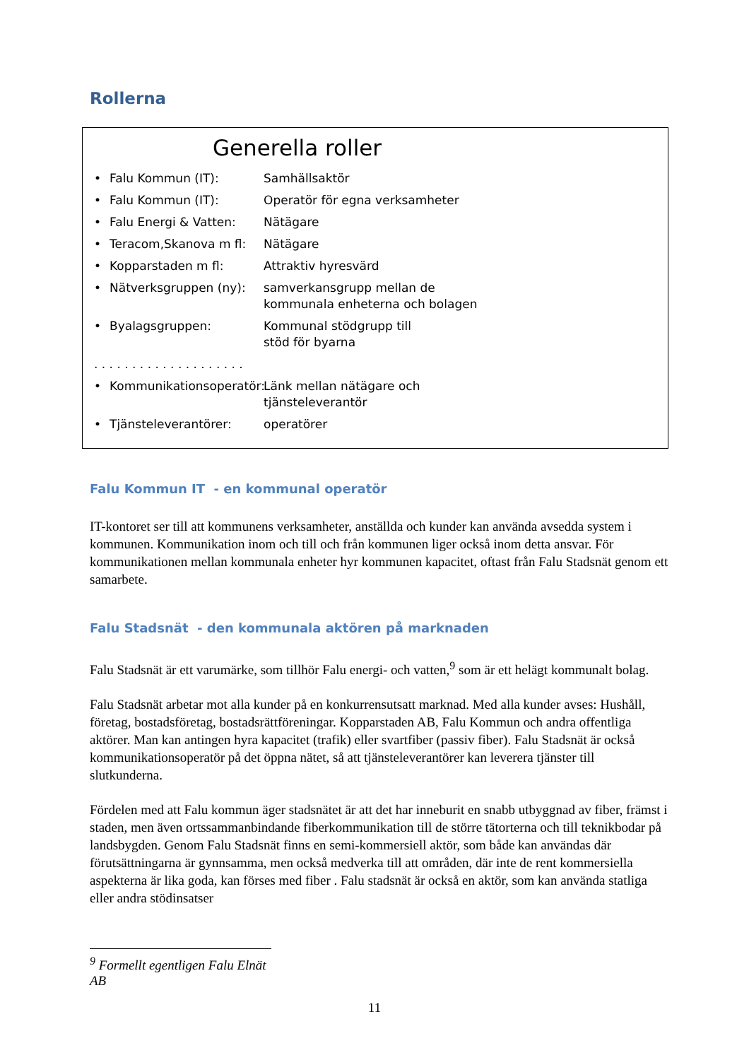Rollerna
Generella roller
• Falu Kommun (IT): Samhällsaktör
• Falu Kommun (IT): Operatör för egna verksamheter
• Falu Energi & Vatten: Nätägare
• Teracom,Skanova m fl: Nätägare
• Kopparstaden m fl: Attraktiv hyresvärd
• Nätverksgruppen (ny): samverkansgrupp mellan de
kommunala enheterna och bolagen
• Byalagsgruppen: Kommunal stödgrupp till
stöd för byarna
. . . . . . . . . . . . . . . . . . . .
• Kommunikationsoperatör: Länk mellan nätägare och
tjänsteleverantör
• Tjänsteleverantörer: operatörer
Falu Kommun IT - en kommunal operatör
IT-kontoret ser till att kommunens verksamheter, anställda och kunder kan använda avsedda system i kommunen. Kommunikation inom och till och från kommunen liger också inom detta ansvar. För kommunikationen mellan kommunala enheter hyr kommunen kapacitet, oftast från Falu Stadsnät genom ett samarbete.
Falu Stadsnät - den kommunala aktören på marknaden
Falu Stadsnät är ett varumärke, som tillhör Falu energi- och vatten,<sup>9</sup> som är ett helägt kommunalt bolag.
Falu Stadsnät arbetar mot alla kunder på en konkurrensutsatt marknad. Med alla kunder avses: Hushåll, företag, bostadsföretag, bostadsrättföreningar. Kopparstaden AB, Falu Kommun och andra offentliga aktörer. Man kan antingen hyra kapacitet (trafik) eller svartfiber (passiv fiber). Falu Stadsnät är också kommunikationsoperatör på det öppna nätet, så att tjänsteleverantörer kan leverera tjänster till slutkunderna.
Fördelen med att Falu kommun äger stadsnätet är att det har inneburit en snabb utbyggnad av fiber, främst i staden, men även ortssammanbindande fiberkommunikation till de större tätorterna och till teknikbodar på landsbygden. Genom Falu Stadsnät finns en semi-kommersiell aktör, som både kan användas där förutsättningarna är gynnsamma, men också medverka till att områden, där inte de rent kommersiella aspekterna är lika goda, kan förses med fiber . Falu stadsnät är också en aktör, som kan använda statliga eller andra stödinsatser
<sup>9</sup> Formellt egentligen Falu Elnät AB
11